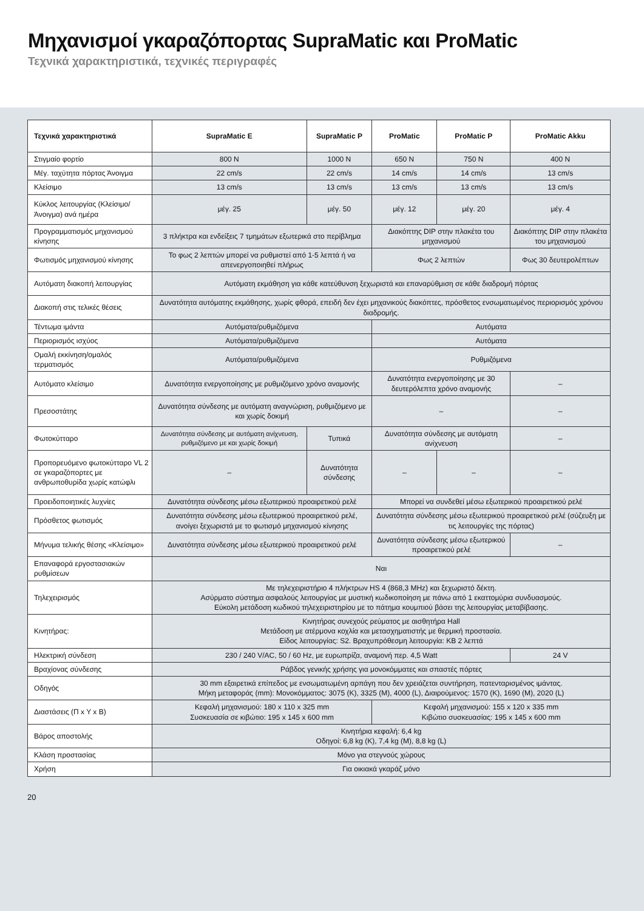Μηχανισμοί γκαραζόπορτας SupraMatic και ProMatic
Τεχνικά χαρακτηριστικά, τεχνικές περιγραφές
| Τεχνικά χαρακτηριστικά | SupraMatic E | SupraMatic P | ProMatic | ProMatic P | ProMatic Akku |
| --- | --- | --- | --- | --- | --- |
| Στιγμαίο φορτίο | 800 N | 1000 N | 650 N | 750 N | 400 N |
| Μέγ. ταχύτητα πόρτας Άνοιγμα | 22 cm/s | 22 cm/s | 14 cm/s | 14 cm/s | 13 cm/s |
| Κλείσιμο | 13 cm/s | 13 cm/s | 13 cm/s | 13 cm/s | 13 cm/s |
| Κύκλος λειτουργίας (Κλείσιμο/ Άνοιγμα) ανά ημέρα | μέγ. 25 | μέγ. 50 | μέγ. 12 | μέγ. 20 | μέγ. 4 |
| Προγραμματισμός μηχανισμού κίνησης | 3 πλήκτρα και ενδείξεις 7 τμημάτων εξωτερικά στο περίβλημα | | Διακόπτης DIP στην πλακέτα του μηχανισμού | | Διακόπτης DIP στην πλακέτα του μηχανισμού |
| Φωτισμός μηχανισμού κίνησης | Το φως 2 λεπτών μπορεί να ρυθμιστεί από 1-5 λεπτά ή να απενεργοποιηθεί πλήρως | | Φως 2 λεπτών | | Φως 30 δευτερολέπτων |
| Αυτόματη διακοπή λειτουργίας | Αυτόματη εκμάθηση για κάθε κατεύθυνση ξεχωριστά και επαναρύθμιση σε κάθε διαδρομή πόρτας | | | | |
| Διακοπή στις τελικές θέσεις | Δυνατότητα αυτόματης εκμάθησης, χωρίς φθορά, επειδή δεν έχει μηχανικούς διακόπτες, πρόσθετος ενσωματωμένος περιορισμός χρόνου διαδρομής. | | | | |
| Τέντωμα ιμάντα | Αυτόματα/ρυθμιζόμενα | | Αυτόματα | | |
| Περιορισμός ισχύος | Αυτόματα/ρυθμιζόμενα | | Αυτόματα | | |
| Ομαλή εκκίνηση/ομαλός τερματισμός | Αυτόματα/ρυθμιζόμενα | | Ρυθμιζόμενα | | |
| Αυτόματο κλείσιμο | Δυνατότητα ενεργοποίησης με ρυθμιζόμενο χρόνο αναμονής | | Δυνατότητα ενεργοποίησης με 30 δευτερόλεπτα χρόνο αναμονής | | – |
| Πρεσοστάτης | Δυνατότητα σύνδεσης με αυτόματη αναγνώριση, ρυθμιζόμενο με και χωρίς δοκιμή | | – | | – |
| Φωτοκύτταρο | Δυνατότητα σύνδεσης με αυτόματη ανίχνευση, ρυθμιζόμενο με και χωρίς δοκιμή | Τυπικά | Δυνατότητα σύνδεσης με αυτόματη ανίχνευση | | – |
| Προπορευόμενο φωτοκύτταρο VL 2 σε γκαραζόπορτες με ανθρωποθυρίδα χωρίς κατώφλι | – | Δυνατότητα σύνδεσης | – | – | – |
| Προειδοποιητικές λυχνίες | Δυνατότητα σύνδεσης μέσω εξωτερικού προαιρετικού ρελέ | | Μπορεί να συνδεθεί μέσω εξωτερικού προαιρετικού ρελέ | | |
| Πρόσθετος φωτισμός | Δυνατότητα σύνδεσης μέσω εξωτερικού προαιρετικού ρελέ, ανοίγει ξεχωριστά με το φωτισμό μηχανισμού κίνησης | | Δυνατότητα σύνδεσης μέσω εξωτερικού προαιρετικού ρελέ (σύζευξη με τις λειτουργίες της πόρτας) | | |
| Μήνυμα τελικής θέσης «Κλείσιμο» | Δυνατότητα σύνδεσης μέσω εξωτερικού προαιρετικού ρελέ | | Δυνατότητα σύνδεσης μέσω εξωτερικού προαιρετικού ρελέ | | – |
| Επαναφορά εργοστασιακών ρυθμίσεων | Ναι | | | | |
| Τηλεχειρισμός | Με τηλεχειριστήριο 4 πλήκτρων HS 4 (868,3 MHz) και ξεχωριστό δέκτη. Ασύρματο σύστημα ασφαλούς λειτουργίας με μυστική κωδικοποίηση με πάνω από 1 εκαττομύρια συνδυασμούς. Εύκολη μετάδοση κωδικού τηλεχειριστηρίου με το πάτημα κουμπιού βάσει της λειτουργίας μεταβίβασης. | | | | |
| Κινητήρας: | Κινητήρας συνεχούς ρεύματος με αισθητήρα Hall Μετάδοση με ατέρμονα κοχλία και μετασχηματιστής με θερμική προστασία. Είδος λειτουργίας: S2. Βραχυπρόθεσμη λειτουργία: KB 2 λεπτά | | | | |
| Ηλεκτρική σύνδεση | 230 / 240 V/AC, 50 / 60 Hz, με ευρωπρίζα, αναμονή περ. 4,5 Watt | | | | 24 V |
| Βραχίονας σύνδεσης | Ράβδος γενικής χρήσης για μονοκόμματες και σπαστές πόρτες | | | | |
| Οδηγός | 30 mm εξαιρετικά επίπεδος με ενσωματωμένη αρπάγη που δεν χρειάζεται συντήρηση, πατενταρισμένος ιμάντας. Μήκη μεταφοράς (mm): Μονοκόμματος: 3075 (K), 3325 (M), 4000 (L), Διαιρούμενος: 1570 (K), 1690 (M), 2020 (L) | | | | |
| Διαστάσεις (Π x Y x B) | Κεφαλή μηχανισμού: 180 x 110 x 325 mm Συσκευασία σε κιβώτιο: 195 x 145 x 600 mm | | Κεφαλή μηχανισμού: 155 x 120 x 335 mm Κιβώτιο συσκευασίας: 195 x 145 x 600 mm | | |
| Βάρος αποστολής | Κινητήρια κεφαλή: 6,4 kg Οδηγοί: 6,8 kg (K), 7,4 kg (M), 8,8 kg (L) | | | | |
| Κλάση προστασίας | Μόνο για στεγνούς χώρους | | | | |
| Χρήση | Για οικιακά γκαράζ μόνο | | | | |
20